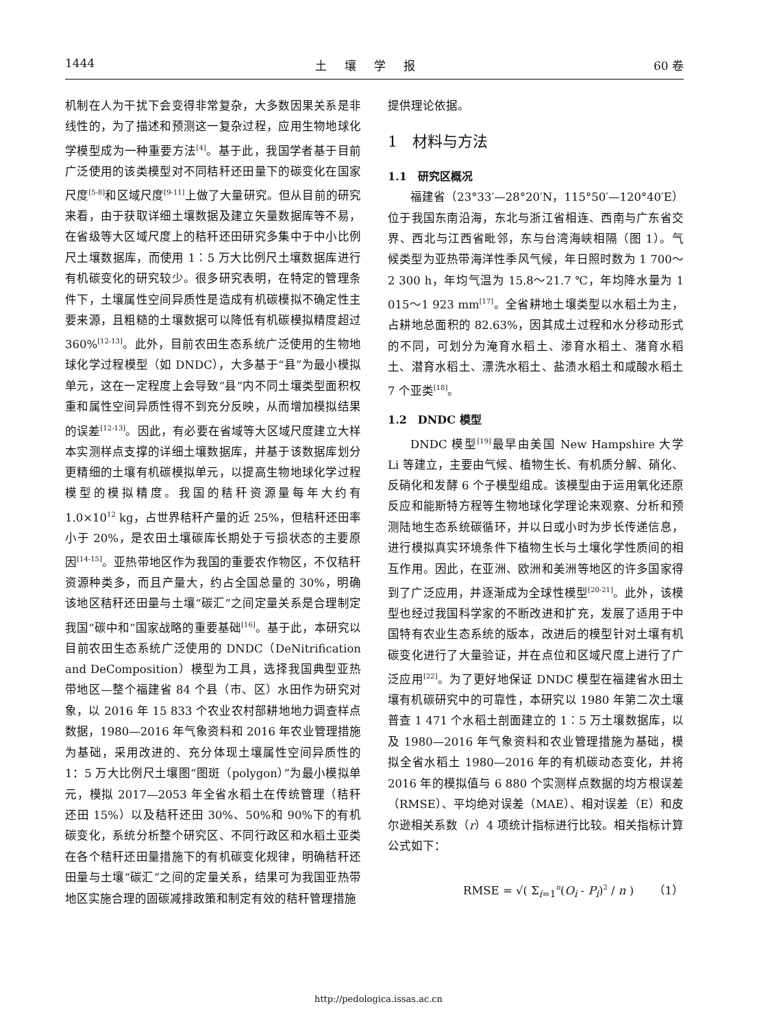1444 土壤学报 60 卷
机制在人为干扰下会变得非常复杂，大多数因果关系是非线性的，为了描述和预测这一复杂过程，应用生物地球化学模型成为一种重要方法<sup>[4]</sup>。基于此，我国学者基于目前广泛使用的该类模型对不同秸秆还田量下的碳变化在国家尺度<sup>[5-8]</sup>和区域尺度<sup>[9-11]</sup>上做了大量研究。但从目前的研究来看，由于获取详细土壤数据及建立矢量数据库等不易，在省级等大区域尺度上的秸秆还田研究多集中于中小比例尺土壤数据库，而使用 1︰5 万大比例尺土壤数据库进行有机碳变化的研究较少。很多研究表明，在特定的管理条件下，土壤属性空间异质性是造成有机碳模拟不确定性主要来源，且粗糙的土壤数据可以降低有机碳模拟精度超过 360%<sup>[12-13]</sup>。此外，目前农田生态系统广泛使用的生物地球化学过程模型（如 DNDC），大多基于“县”为最小模拟单元，这在一定程度上会导致“县”内不同土壤类型面积权重和属性空间异质性得不到充分反映，从而增加模拟结果的误差<sup>[12-13]</sup>。因此，有必要在省域等大区域尺度建立大样本实测样点支撑的详细土壤数据库，并基于该数据库划分更精细的土壤有机碳模拟单元，以提高生物地球化学过程模型的模拟精度。我国的秸秆资源量每年大约有 1.0×10<sup>12</sup> kg，占世界秸秆产量的近 25%，但秸秆还田率小于 20%，是农田土壤碳库长期处于亏损状态的主要原因<sup>[14-15]</sup>。亚热带地区作为我国的重要农作物区，不仅秸秆资源种类多，而且产量大，约占全国总量的 30%，明确该地区秸秆还田量与土壤“碳汇”之间定量关系是合理制定我国“碳中和”国家战略的重要基础<sup>[16]</sup>。基于此，本研究以目前农田生态系统广泛使用的 DNDC（DeNitrification and DeComposition）模型为工具，选择我国典型亚热带地区—整个福建省 84 个县（市、区）水田作为研究对象，以 2016 年 15 833 个农业农村部耕地地力调查样点数据，1980—2016 年气象资料和 2016 年农业管理措施为基础，采用改进的、充分体现土壤属性空间异质性的 1：5 万大比例尺土壤图“图斑（polygon）”为最小模拟单元，模拟 2017—2053 年全省水稻土在传统管理（秸秆还田 15%）以及秸秆还田 30%、50%和 90%下的有机碳变化，系统分析整个研究区、不同行政区和水稻土亚类在各个秸秆还田量措施下的有机碳变化规律，明确秸秆还田量与土壤“碳汇”之间的定量关系，结果可为我国亚热带地区实施合理的固碳减排政策和制定有效的秸秆管理措施
提供理论依据。
1　材料与方法
1.1　研究区概况
福建省（23°33′—28°20′N，115°50′—120°40′E）位于我国东南沿海，东北与浙江省相连、西南与广东省交界、西北与江西省毗邻，东与台湾海峡相隔（图 1）。气候类型为亚热带海洋性季风气候，年日照时数为 1 700～2 300 h，年均气温为 15.8～21.7 ℃，年均降水量为 1 015～1 923 mm<sup>[17]</sup>。全省耕地土壤类型以水稻土为主，占耕地总面积的 82.63%，因其成土过程和水分移动形式的不同，可划分为淹育水稻土、渗育水稻土、潴育水稻土、潜育水稻土、漂洗水稻土、盐渍水稻土和咸酸水稻土 7 个亚类<sup>[18]</sup>。
1.2　DNDC 模型
DNDC 模型<sup>[19]</sup>最早由美国 New Hampshire 大学 Li 等建立，主要由气候、植物生长、有机质分解、硝化、反硝化和发酵 6 个子模型组成。该模型由于运用氧化还原反应和能斯特方程等生物地球化学理论来观察、分析和预测陆地生态系统碳循环，并以日或小时为步长传递信息，进行模拟真实环境条件下植物生长与土壤化学性质间的相互作用。因此，在亚洲、欧洲和美洲等地区的许多国家得到了广泛应用，并逐渐成为全球性模型<sup>[20-21]</sup>。此外，该模型也经过我国科学家的不断改进和扩充，发展了适用于中国特有农业生态系统的版本，改进后的模型针对土壤有机碳变化进行了大量验证，并在点位和区域尺度上进行了广泛应用<sup>[22]</sup>。为了更好地保证 DNDC 模型在福建省水田土壤有机碳研究中的可靠性，本研究以 1980 年第二次土壤普查 1 471 个水稻土剖面建立的 1︰5 万土壤数据库，以及 1980—2016 年气象资料和农业管理措施为基础，模拟全省水稻土 1980—2016 年的有机碳动态变化，并将 2016 年的模拟值与 6 880 个实测样点数据的均方根误差（RMSE）、平均绝对误差（MAE）、相对误差（E）和皮尔逊相关系数（r）4 项统计指标进行比较。相关指标计算公式如下：
RMSE = √( Σ<sub>i=1</sub><sup>n</sup>(O<sub>i</sub> - P<sub>i</sub>)<sup>2</sup> / n ) （1）
http://pedologica.issas.ac.cn